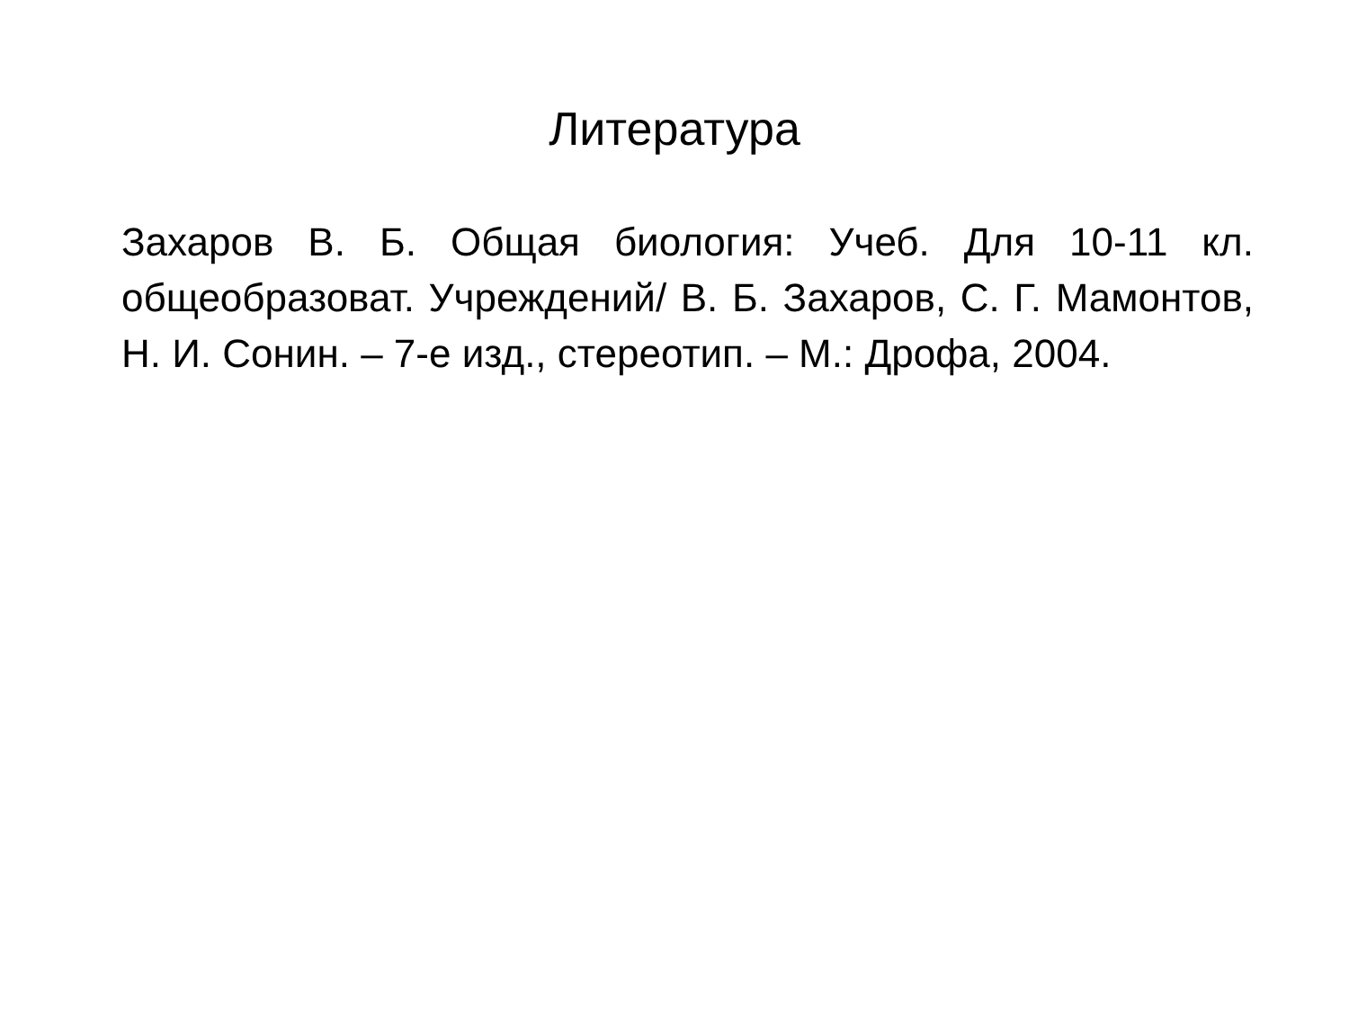Литература
Захаров В. Б. Общая биология: Учеб. Для 10-11 кл. общеобразоват. Учреждений/ В. Б. Захаров, С. Г. Мамонтов, Н. И. Сонин. – 7-е изд., стереотип. – М.: Дрофа, 2004.